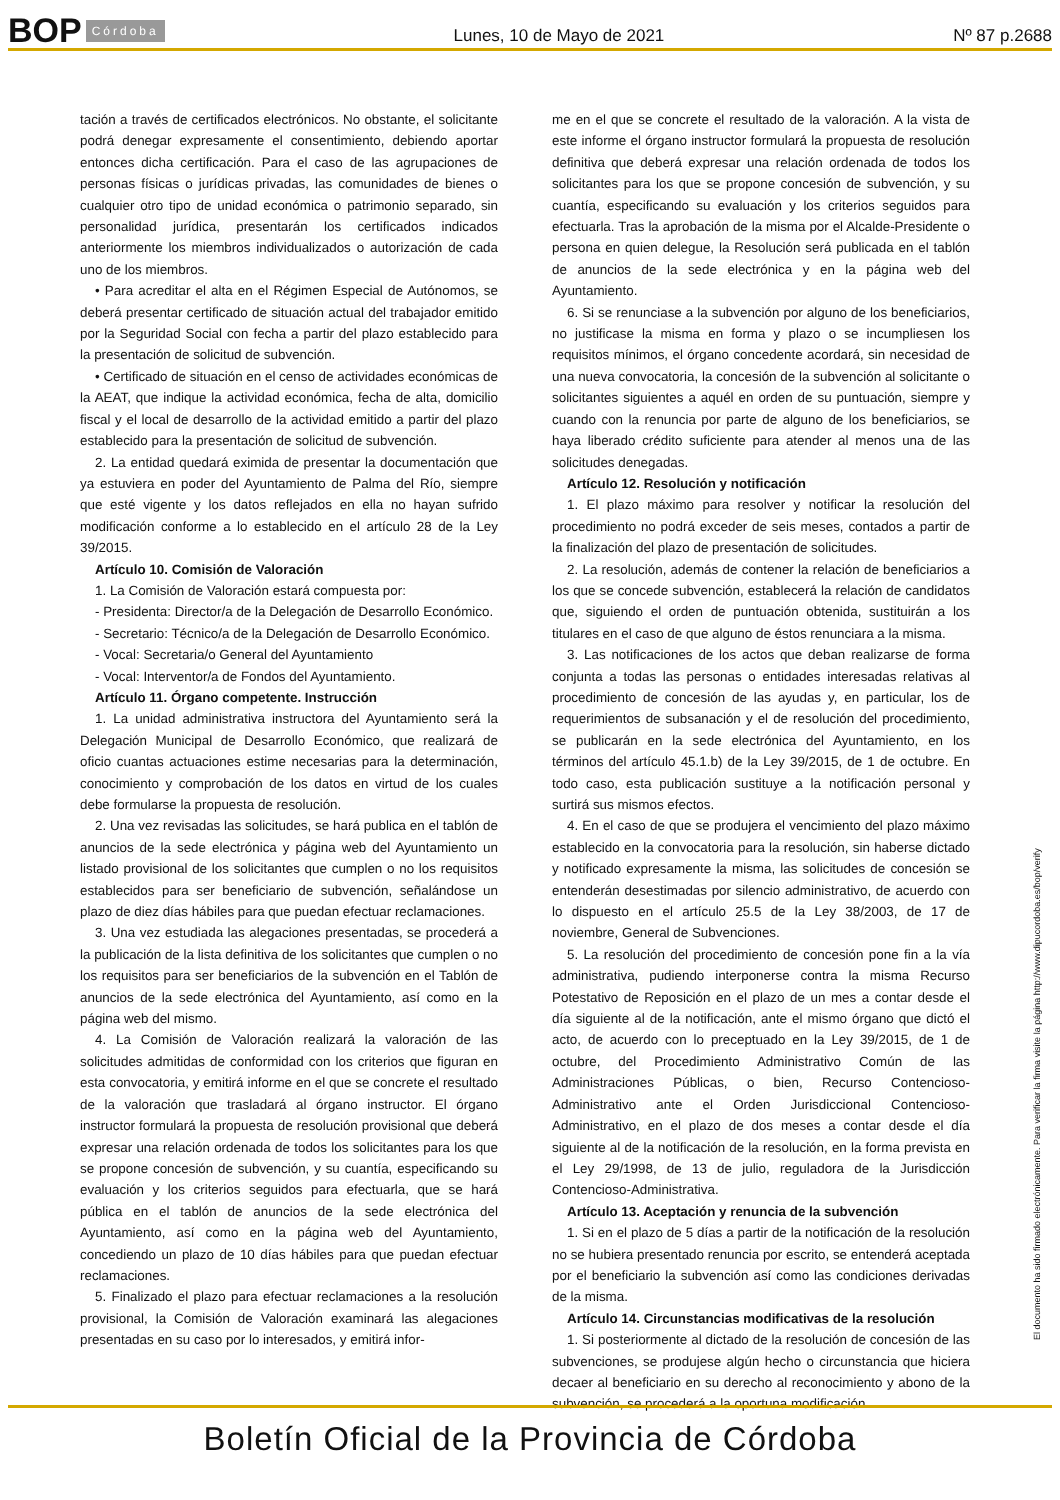BOP Córdoba Lunes, 10 de Mayo de 2021 Nº 87 p.2688
tación a través de certificados electrónicos. No obstante, el solicitante podrá denegar expresamente el consentimiento, debiendo aportar entonces dicha certificación. Para el caso de las agrupaciones de personas físicas o jurídicas privadas, las comunidades de bienes o cualquier otro tipo de unidad económica o patrimonio separado, sin personalidad jurídica, presentarán los certificados indicados anteriormente los miembros individualizados o autorización de cada uno de los miembros.
• Para acreditar el alta en el Régimen Especial de Autónomos, se deberá presentar certificado de situación actual del trabajador emitido por la Seguridad Social con fecha a partir del plazo establecido para la presentación de solicitud de subvención.
• Certificado de situación en el censo de actividades económicas de la AEAT, que indique la actividad económica, fecha de alta, domicilio fiscal y el local de desarrollo de la actividad emitido a partir del plazo establecido para la presentación de solicitud de subvención.
2. La entidad quedará eximida de presentar la documentación que ya estuviera en poder del Ayuntamiento de Palma del Río, siempre que esté vigente y los datos reflejados en ella no hayan sufrido modificación conforme a lo establecido en el artículo 28 de la Ley 39/2015.
Artículo 10. Comisión de Valoración
1. La Comisión de Valoración estará compuesta por:
- Presidenta: Director/a de la Delegación de Desarrollo Económico.
- Secretario: Técnico/a de la Delegación de Desarrollo Económico.
- Vocal: Secretaria/o General del Ayuntamiento
- Vocal: Interventor/a de Fondos del Ayuntamiento.
Artículo 11. Órgano competente. Instrucción
1. La unidad administrativa instructora del Ayuntamiento será la Delegación Municipal de Desarrollo Económico, que realizará de oficio cuantas actuaciones estime necesarias para la determinación, conocimiento y comprobación de los datos en virtud de los cuales debe formularse la propuesta de resolución.
2. Una vez revisadas las solicitudes, se hará publica en el tablón de anuncios de la sede electrónica y página web del Ayuntamiento un listado provisional de los solicitantes que cumplen o no los requisitos establecidos para ser beneficiario de subvención, señalándose un plazo de diez días hábiles para que puedan efectuar reclamaciones.
3. Una vez estudiada las alegaciones presentadas, se procederá a la publicación de la lista definitiva de los solicitantes que cumplen o no los requisitos para ser beneficiarios de la subvención en el Tablón de anuncios de la sede electrónica del Ayuntamiento, así como en la página web del mismo.
4. La Comisión de Valoración realizará la valoración de las solicitudes admitidas de conformidad con los criterios que figuran en esta convocatoria, y emitirá informe en el que se concrete el resultado de la valoración que trasladará al órgano instructor. El órgano instructor formulará la propuesta de resolución provisional que deberá expresar una relación ordenada de todos los solicitantes para los que se propone concesión de subvención, y su cuantía, especificando su evaluación y los criterios seguidos para efectuarla, que se hará pública en el tablón de anuncios de la sede electrónica del Ayuntamiento, así como en la página web del Ayuntamiento, concediendo un plazo de 10 días hábiles para que puedan efectuar reclamaciones.
5. Finalizado el plazo para efectuar reclamaciones a la resolución provisional, la Comisión de Valoración examinará las alegaciones presentadas en su caso por lo interesados, y emitirá infor-
me en el que se concrete el resultado de la valoración. A la vista de este informe el órgano instructor formulará la propuesta de resolución definitiva que deberá expresar una relación ordenada de todos los solicitantes para los que se propone concesión de subvención, y su cuantía, especificando su evaluación y los criterios seguidos para efectuarla. Tras la aprobación de la misma por el Alcalde-Presidente o persona en quien delegue, la Resolución será publicada en el tablón de anuncios de la sede electrónica y en la página web del Ayuntamiento.
6. Si se renunciase a la subvención por alguno de los beneficiarios, no justificase la misma en forma y plazo o se incumpliesen los requisitos mínimos, el órgano concedente acordará, sin necesidad de una nueva convocatoria, la concesión de la subvención al solicitante o solicitantes siguientes a aquél en orden de su puntuación, siempre y cuando con la renuncia por parte de alguno de los beneficiarios, se haya liberado crédito suficiente para atender al menos una de las solicitudes denegadas.
Artículo 12. Resolución y notificación
1. El plazo máximo para resolver y notificar la resolución del procedimiento no podrá exceder de seis meses, contados a partir de la finalización del plazo de presentación de solicitudes.
2. La resolución, además de contener la relación de beneficiarios a los que se concede subvención, establecerá la relación de candidatos que, siguiendo el orden de puntuación obtenida, sustituirán a los titulares en el caso de que alguno de éstos renunciara a la misma.
3. Las notificaciones de los actos que deban realizarse de forma conjunta a todas las personas o entidades interesadas relativas al procedimiento de concesión de las ayudas y, en particular, los de requerimientos de subsanación y el de resolución del procedimiento, se publicarán en la sede electrónica del Ayuntamiento, en los términos del artículo 45.1.b) de la Ley 39/2015, de 1 de octubre. En todo caso, esta publicación sustituye a la notificación personal y surtirá sus mismos efectos.
4. En el caso de que se produjera el vencimiento del plazo máximo establecido en la convocatoria para la resolución, sin haberse dictado y notificado expresamente la misma, las solicitudes de concesión se entenderán desestimadas por silencio administrativo, de acuerdo con lo dispuesto en el artículo 25.5 de la Ley 38/2003, de 17 de noviembre, General de Subvenciones.
5. La resolución del procedimiento de concesión pone fin a la vía administrativa, pudiendo interponerse contra la misma Recurso Potestativo de Reposición en el plazo de un mes a contar desde el día siguiente al de la notificación, ante el mismo órgano que dictó el acto, de acuerdo con lo preceptuado en la Ley 39/2015, de 1 de octubre, del Procedimiento Administrativo Común de las Administraciones Públicas, o bien, Recurso Contencioso-Administrativo ante el Orden Jurisdiccional Contencioso-Administrativo, en el plazo de dos meses a contar desde el día siguiente al de la notificación de la resolución, en la forma prevista en el Ley 29/1998, de 13 de julio, reguladora de la Jurisdicción Contencioso-Administrativa.
Artículo 13. Aceptación y renuncia de la subvención
1. Si en el plazo de 5 días a partir de la notificación de la resolución no se hubiera presentado renuncia por escrito, se entenderá aceptada por el beneficiario la subvención así como las condiciones derivadas de la misma.
Artículo 14. Circunstancias modificativas de la resolución
1. Si posteriormente al dictado de la resolución de concesión de las subvenciones, se produjese algún hecho o circunstancia que hiciera decaer al beneficiario en su derecho al reconocimiento y abono de la subvención, se procederá a la oportuna modificación
El documento ha sido firmado electrónicamente. Para verificar la firma visite la página http://www.dipucordoba.es/bop/verify
Boletín Oficial de la Provincia de Córdoba